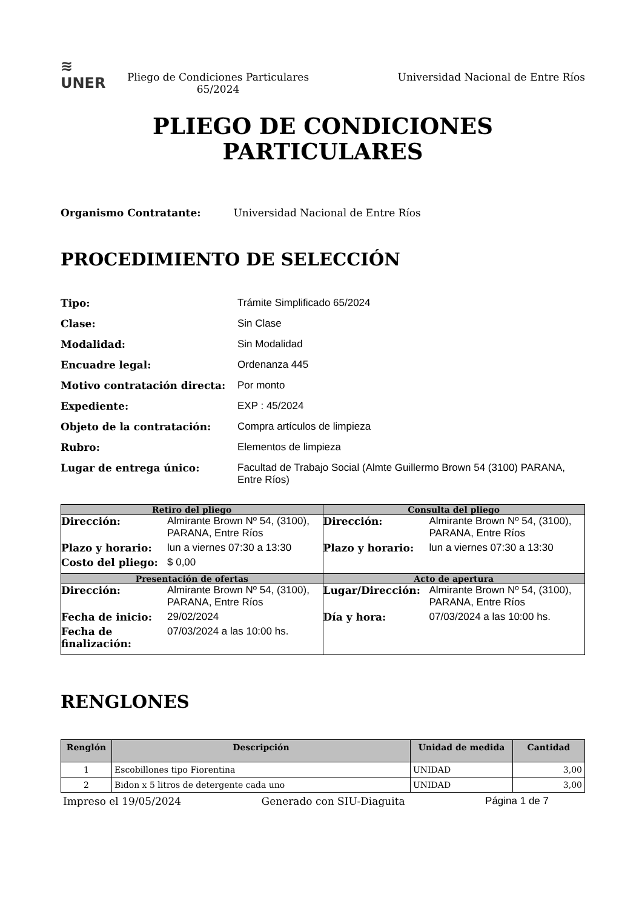≋
UNER
Pliego de Condiciones Particulares 65/2024
Universidad Nacional de Entre Ríos
PLIEGO DE CONDICIONES
PARTICULARES
Organismo Contratante: Universidad Nacional de Entre Ríos
PROCEDIMIENTO DE SELECCIÓN
Tipo: Trámite Simplificado 65/2024
Clase: Sin Clase
Modalidad: Sin Modalidad
Encuadre legal: Ordenanza 445
Motivo contratación directa: Por monto
Expediente: EXP : 45/2024
Objeto de la contratación: Compra artículos de limpieza
Rubro: Elementos de limpieza
Lugar de entrega único: Facultad de Trabajo Social (Almte Guillermo Brown 54 (3100) PARANA, Entre Ríos)
| Retiro del pliego | Consulta del pliego |
| --- | --- |
| Dirección: Almirante Brown Nº 54, (3100), PARANA, Entre Ríos Plazo y horario: lun a viernes 07:30 a 13:30 Costo del pliego: $ 0,00 | Dirección: Almirante Brown Nº 54, (3100), PARANA, Entre Ríos Plazo y horario: lun a viernes 07:30 a 13:30 |
| Presentación de ofertas | Acto de apertura |
| Dirección: Almirante Brown Nº 54, (3100), PARANA, Entre Ríos Fecha de inicio: 29/02/2024 Fecha de finalización: 07/03/2024 a las 10:00 hs. | Lugar/Dirección: Almirante Brown Nº 54, (3100), PARANA, Entre Ríos Día y hora: 07/03/2024 a las 10:00 hs. |
RENGLONES
| Renglón | Descripción | Unidad de medida | Cantidad |
| --- | --- | --- | --- |
| 1 | Escobillones tipo Fiorentina | UNIDAD | 3,00 |
| 2 | Bidon x 5 litros de detergente cada uno | UNIDAD | 3,00 |
Impreso el 19/05/2024 Generado con SIU-Diaguita Página 1 de 7